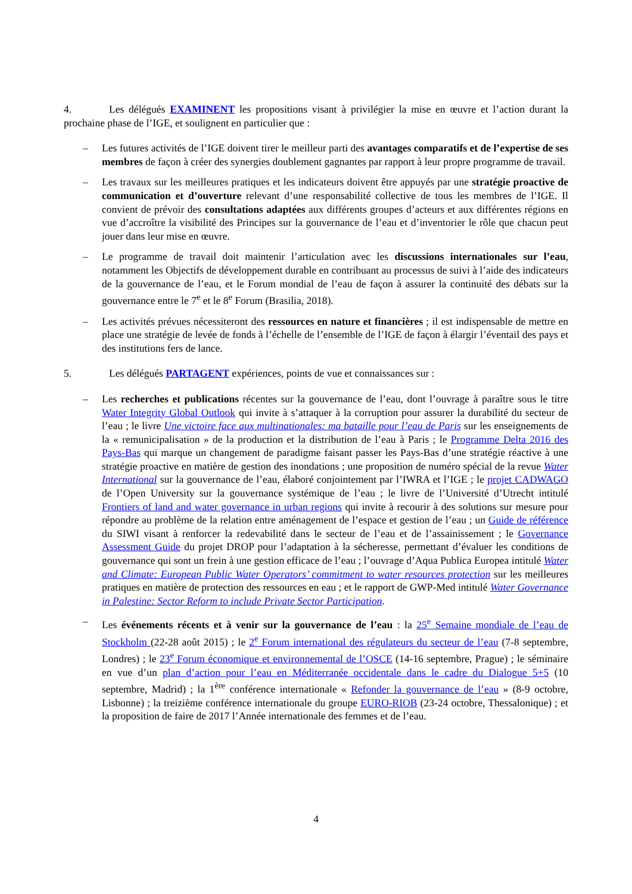4. Les délégués EXAMINENT les propositions visant à privilégier la mise en œuvre et l’action durant la prochaine phase de l’IGE, et soulignent en particulier que :
– Les futures activités de l’IGE doivent tirer le meilleur parti des avantages comparatifs et de l’expertise de ses membres de façon à créer des synergies doublement gagnantes par rapport à leur propre programme de travail.
– Les travaux sur les meilleures pratiques et les indicateurs doivent être appuyés par une stratégie proactive de communication et d’ouverture relevant d’une responsabilité collective de tous les membres de l’IGE. Il convient de prévoir des consultations adaptées aux différents groupes d’acteurs et aux différentes régions en vue d’accroître la visibilité des Principes sur la gouvernance de l’eau et d’inventorier le rôle que chacun peut jouer dans leur mise en œuvre.
– Le programme de travail doit maintenir l’articulation avec les discussions internationales sur l’eau, notamment les Objectifs de développement durable en contribuant au processus de suivi à l’aide des indicateurs de la gouvernance de l’eau, et le Forum mondial de l’eau de façon à assurer la continuité des débats sur la gouvernance entre le 7<sup>e</sup> et le 8<sup>e</sup> Forum (Brasilia, 2018).
– Les activités prévues nécessiteront des ressources en nature et financières ; il est indispensable de mettre en place une stratégie de levée de fonds à l’échelle de l’ensemble de l’IGE de façon à élargir l’éventail des pays et des institutions fers de lance.
5. Les délégués PARTAGENT expériences, points de vue et connaissances sur :
– Les recherches et publications récentes sur la gouvernance de l’eau, dont l’ouvrage à paraître sous le titre Water Integrity Global Outlook qui invite à s’attaquer à la corruption pour assurer la durabilité du secteur de l’eau ; le livre Une victoire face aux multinationales: ma bataille pour l’eau de Paris sur les enseignements de la « remunicipalisation » de la production et la distribution de l’eau à Paris ; le Programme Delta 2016 des Pays-Bas qui marque un changement de paradigme faisant passer les Pays-Bas d’une stratégie réactive à une stratégie proactive en matière de gestion des inondations ; une proposition de numéro spécial de la revue Water International sur la gouvernance de l’eau, élaboré conjointement par l’IWRA et l’IGE ; le projet CADWAGO de l’Open University sur la gouvernance systémique de l’eau ; le livre de l’Université d’Utrecht intitulé Frontiers of land and water governance in urban regions qui invite à recourir à des solutions sur mesure pour répondre au problème de la relation entre aménagement de l’espace et gestion de l’eau ; un Guide de référence du SIWI visant à renforcer la redevabilité dans le secteur de l’eau et de l’assainissement ; le Governance Assessment Guide du projet DROP pour l’adaptation à la sécheresse, permettant d’évaluer les conditions de gouvernance qui sont un frein à une gestion efficace de l’eau ; l’ouvrage d’Aqua Publica Europea intitulé Water and Climate: European Public Water Operators’ commitment to water resources protection sur les meilleures pratiques en matière de protection des ressources en eau ; et le rapport de GWP-Med intitulé Water Governance in Palestine: Sector Reform to include Private Sector Participation.
– Les événements récents et à venir sur la gouvernance de l’eau : la 25<sup>e</sup> Semaine mondiale de l’eau de Stockholm (22-28 août 2015) ; le 2<sup>e</sup> Forum international des régulateurs du secteur de l’eau (7-8 septembre, Londres) ; le 23<sup>e</sup> Forum économique et environnemental de l’OSCE (14-16 septembre, Prague) ; le séminaire en vue d’un plan d’action pour l’eau en Méditerranée occidentale dans le cadre du Dialogue 5+5 (10 septembre, Madrid) ; la 1<sup>ère</sup> conférence internationale « Refonder la gouvernance de l’eau » (8-9 octobre, Lisbonne) ; la treizième conférence internationale du groupe EURO-RIOB (23-24 octobre, Thessalonique) ; et la proposition de faire de 2017 l’Année internationale des femmes et de l’eau.
4